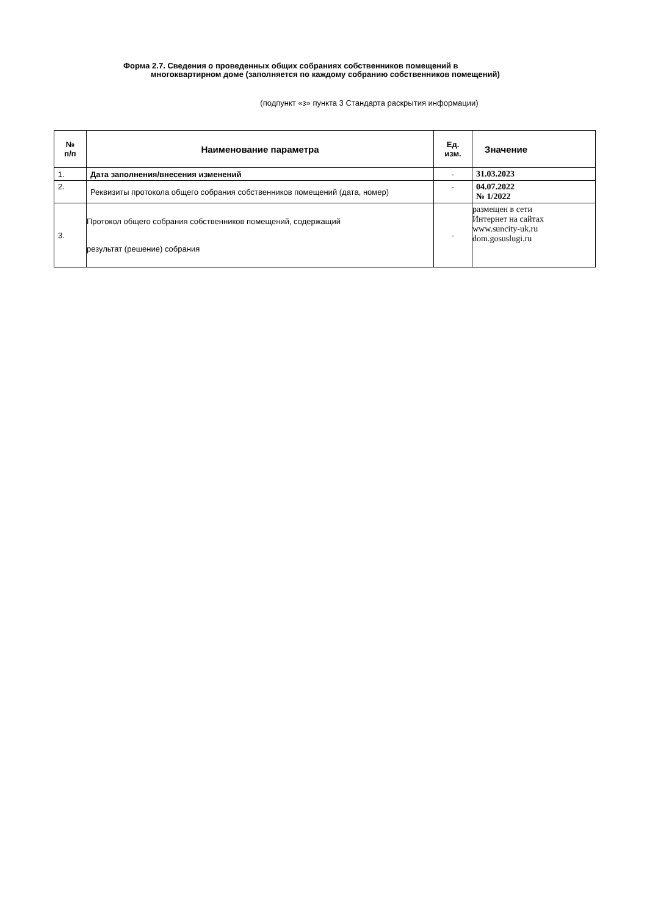Форма 2.7. Сведения о проведенных общих собраниях собственников помещений в
многоквартирном доме (заполняется по каждому собранию собственников помещений)
(подпункт «з» пункта 3 Стандарта раскрытия информации)
| № п/п | Наименование параметра | Ед. изм. | Значение |
| --- | --- | --- | --- |
| 1. | Дата заполнения/внесения изменений | - | 31.03.2023 |
| 2. | Реквизиты протокола общего собрания собственников помещений (дата, номер) | - | 04.07.2022 № 1/2022 |
| 3. | Протокол общего собрания собственников помещений, содержащий результат (решение) собрания | - | размещен в сети Интернет на сайтах www.suncity-uk.ru dom.gosuslugi.ru |